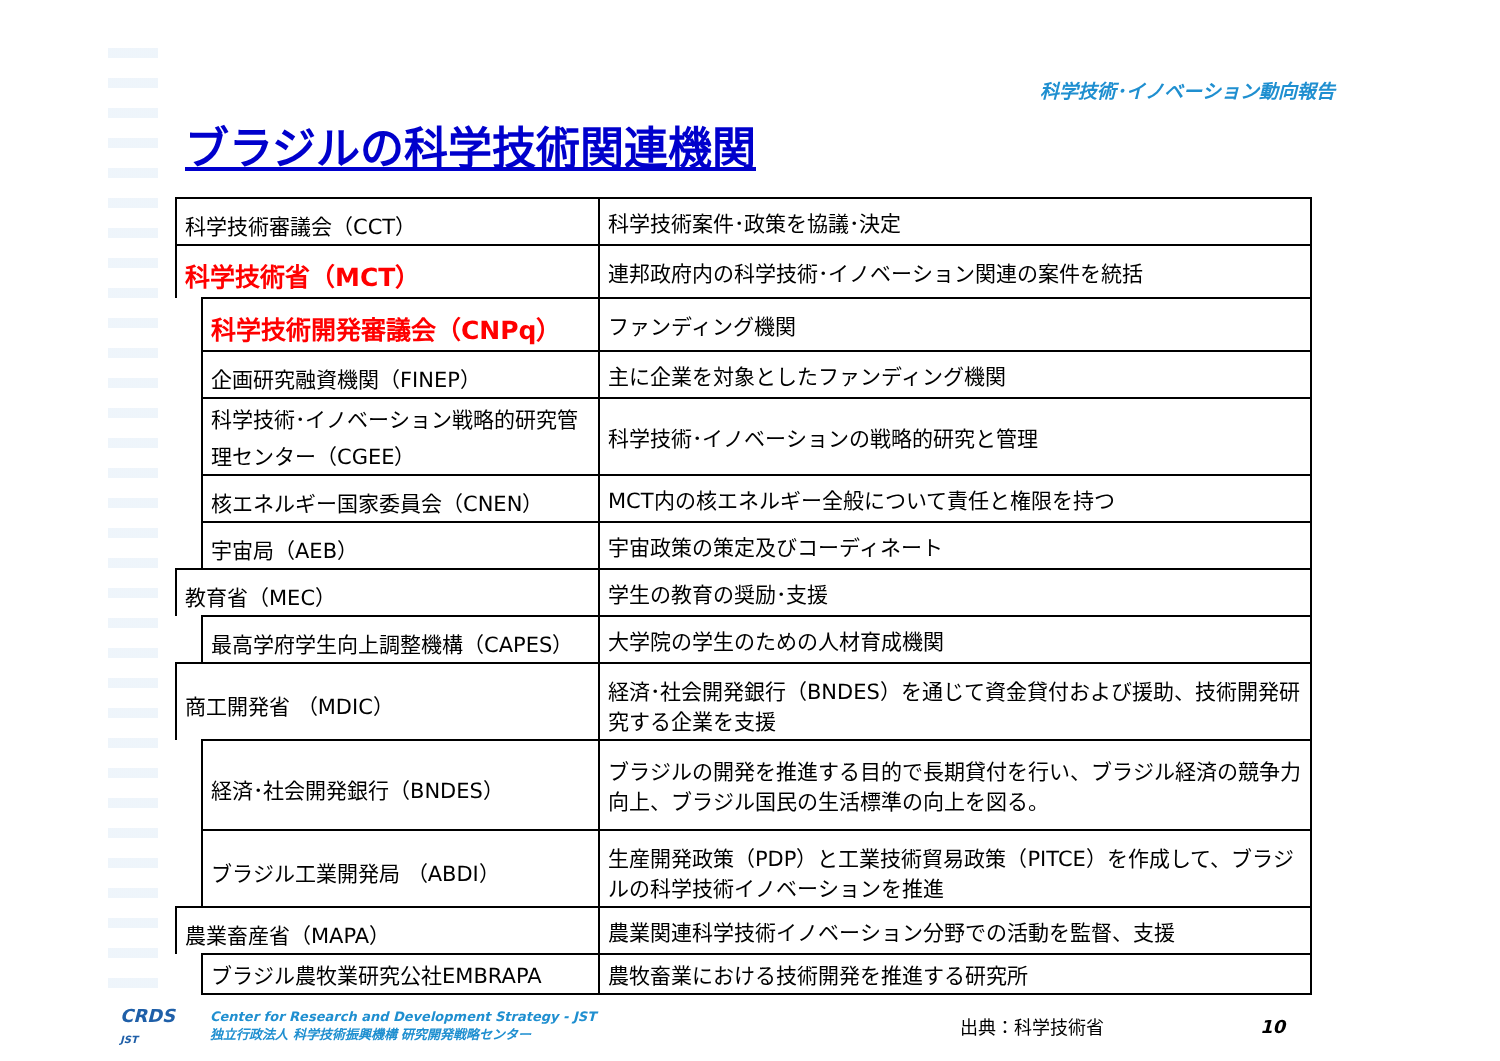科学技術･イノベーション動向報告
ブラジルの科学技術関連機関
| 科学技術審議会（CCT） | | 科学技術案件･政策を協議･決定 |
| 科学技術省（MCT） | | 連邦政府内の科学技術･イノベーション関連の案件を統括 |
| | 科学技術開発審議会（CNPq） | ファンディング機関 |
| | 企画研究融資機関（FINEP） | 主に企業を対象としたファンディング機関 |
| | 科学技術･イノベーション戦略的研究管理センター（CGEE） | 科学技術･イノベーションの戦略的研究と管理 |
| | 核エネルギー国家委員会（CNEN） | MCT内の核エネルギー全般について責任と権限を持つ |
| | 宇宙局（AEB） | 宇宙政策の策定及びコーディネート |
| 教育省（MEC） | | 学生の教育の奨励･支援 |
| | 最高学府学生向上調整機構（CAPES） | 大学院の学生のための人材育成機関 |
| 商工開発省 （MDIC） | | 経済･社会開発銀行（BNDES）を通じて資金貸付および援助、技術開発研究する企業を支援 |
| | 経済･社会開発銀行（BNDES） | ブラジルの開発を推進する目的で長期貸付を行い、ブラジル経済の競争力向上、ブラジル国民の生活標準の向上を図る。 |
| | ブラジル工業開発局 （ABDI） | 生産開発政策（PDP）と工業技術貿易政策（PITCE）を作成して、ブラジルの科学技術イノベーションを推進 |
| 農業畜産省（MAPA） | | 農業関連科学技術イノベーション分野での活動を監督、支援 |
| | ブラジル農牧業研究公社EMBRAPA | 農牧畜業における技術開発を推進する研究所 |
CRDS
JST
Center for Research and Development Strategy - JST
独立行政法人 科学技術振興機構 研究開発戦略センター
出典：科学技術省 10